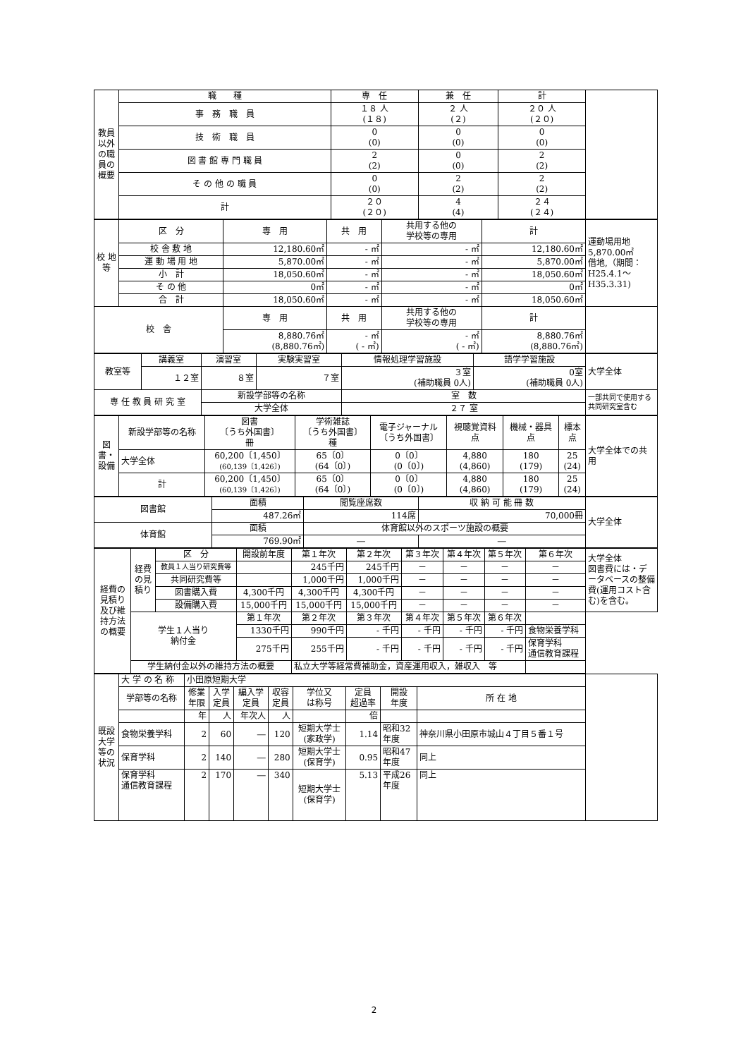| 教員以外の職員の概要 | 職 種 | 専 任 | 兼 任 | 計 | |
| | 事 務 職 員 | １８ 人 (１８) | ２ 人 (２) | ２０ 人 (２０) | |
| | 技 術 職 員 | 0 (0) | 0 (0) | 0 (0) | |
| | 図 書 館 専 門 職 員 | 2 (2) | 0 (0) | 2 (2) | |
| | そ の 他 の 職 員 | 0 (0) | 2 (2) | 2 (2) | |
| | 計 | ２０ (２０) | 4 (4) | ２４ (２４) | |
| 校 地 等 | 区 分 | 専 用 | 共 用 | 共用する他の 学校等の専用 | 計 | 運動場用地 5,870.00㎡ 借地,（期間： H25.4.1～ H35.3.31) |
| | 校 舎 敷 地 | 12,180.60㎡ | - ㎡ | - ㎡ | 12,180.60㎡ | |
| | 運 動 場 用 地 | 5,870.00㎡ | - ㎡ | - ㎡ | 5,870.00㎡ | |
| | 小 計 | 18,050.60㎡ | - ㎡ | - ㎡ | 18,050.60㎡ | |
| | そ の 他 | 0㎡ | - ㎡ | - ㎡ | 0㎡ | |
| | 合 計 | 18,050.60㎡ | - ㎡ | - ㎡ | 18,050.60㎡ | |
| 校 舎 | | 専 用 | 共 用 | 共用する他の 学校等の専用 | 計 | |
| | | 8,880.76㎡ (8,880.76㎡) | - ㎡ ( - ㎡) | - ㎡ ( - ㎡) | 8,880.76㎡ (8,880.76㎡) | |
| 教室等 | 講義室 | 演習室 | 実験実習室 | 情報処理学習施設 | 語学学習施設 | 大学全体 |
| | １２室 | ８室 | ７室 | ３室 (補助職員 0人) | 0室 (補助職員 0人) | |
| 専 任 教 員 研 究 室 | | 新設学部等の名称 | | 室 数 | | 一部共同で使用する共同研究室含む |
| | | 大学全体 | | ２７ 室 | | |
| 図書・設備 | 新設学部等の名称 | 図書 〔うち外国書〕 冊 | 学術雑誌 〔うち外国書〕 種 | 電子ジャーナル 〔うち外国書〕 | 視聴覚資料 点 | 機械・器具 点 | 標本 点 | 大学全体での共用 |
| | 大学全体 | 60,200〔1,450〕 (60,139〔1,426〕) | 65〔0〕 (64〔0〕) | 0〔0〕 (0〔0〕) | 4,880 (4,860) | 180 (179) | 25 (24) | |
| | 計 | 60,200〔1,450〕 (60,139〔1,426〕) | 65〔0〕 (64〔0〕) | 0〔0〕 (0〔0〕) | 4,880 (4,860) | 180 (179) | 25 (24) | |
| 図書館 | 面積 | 閲覧座席数 | 収 納 可 能 冊 数 | 大学全体 |
| | 487.26㎡ | 114席 | 70,000冊 | |
| 体育館 | 面積 | 体育館以外のスポーツ施設の概要 | | |
| | 769.90㎡ | ― | ― | |
| 経費の見積り及び維持方法の概要 | 経費の見積り | 区 分 | 開設前年度 | 第１年次 | 第２年次 | 第３年次 | 第４年次 | 第５年次 | 第６年次 | 大学全体 図書費には・データベースの整備費(運用コスト含む)を含む。 |
| | | 教員１人当り研究費等 | | 245千円 | 245千円 | － | － | － | － | |
| | | 共同研究費等 | | 1,000千円 | 1,000千円 | － | － | － | － | |
| | | 図書購入費 | 4,300千円 | 4,300千円 | 4,300千円 | － | － | － | － | |
| | | 設備購入費 | 15,000千円 | 15,000千円 | 15,000千円 | － | － | － | － | |
| | 学生１人当り 納付金 | | 第１年次 | 第２年次 | 第３年次 | 第４年次 | 第５年次 | 第６年次 | | |
| | | | 1330千円 | 990千円 | - 千円 | - 千円 | - 千円 | - 千円 | 食物栄養学科 | |
| | | | 275千円 | 255千円 | - 千円 | - 千円 | - 千円 | - 千円 | 保育学科 通信教育課程 | |
| | 学生納付金以外の維持方法の概要 | | | 私立大学等経常費補助金，資産運用収入，雑収入 等 | | | | | | |
| 既設大学等の状況 | 大 学 の 名 称 | 小田原短期大学 | | | | | | | | |
| | 学部等の名称 | 修業 年限 | 入学 定員 | 編入学 定員 | 収容 定員 | 学位又 は称号 | 定員 超過率 | 開設 年度 | 所 在 地 | |
| | | 年 | 人 | 年次人 | 人 | | 倍 | | | |
| | 食物栄養学科 | 2 | 60 | ― | 120 | 短期大学士 (家政学) | 1.14 | 昭和32 年度 | 神奈川県小田原市城山４丁目５番１号 | |
| | 保育学科 | 2 | 140 | ― | 280 | 短期大学士 (保育学) | 0.95 | 昭和47 年度 | 同上 | |
| | 保育学科 通信教育課程 | 2 | 170 | ― | 340 | 短期大学士 (保育学) | 5.13 | 平成26 年度 | 同上 | |
2